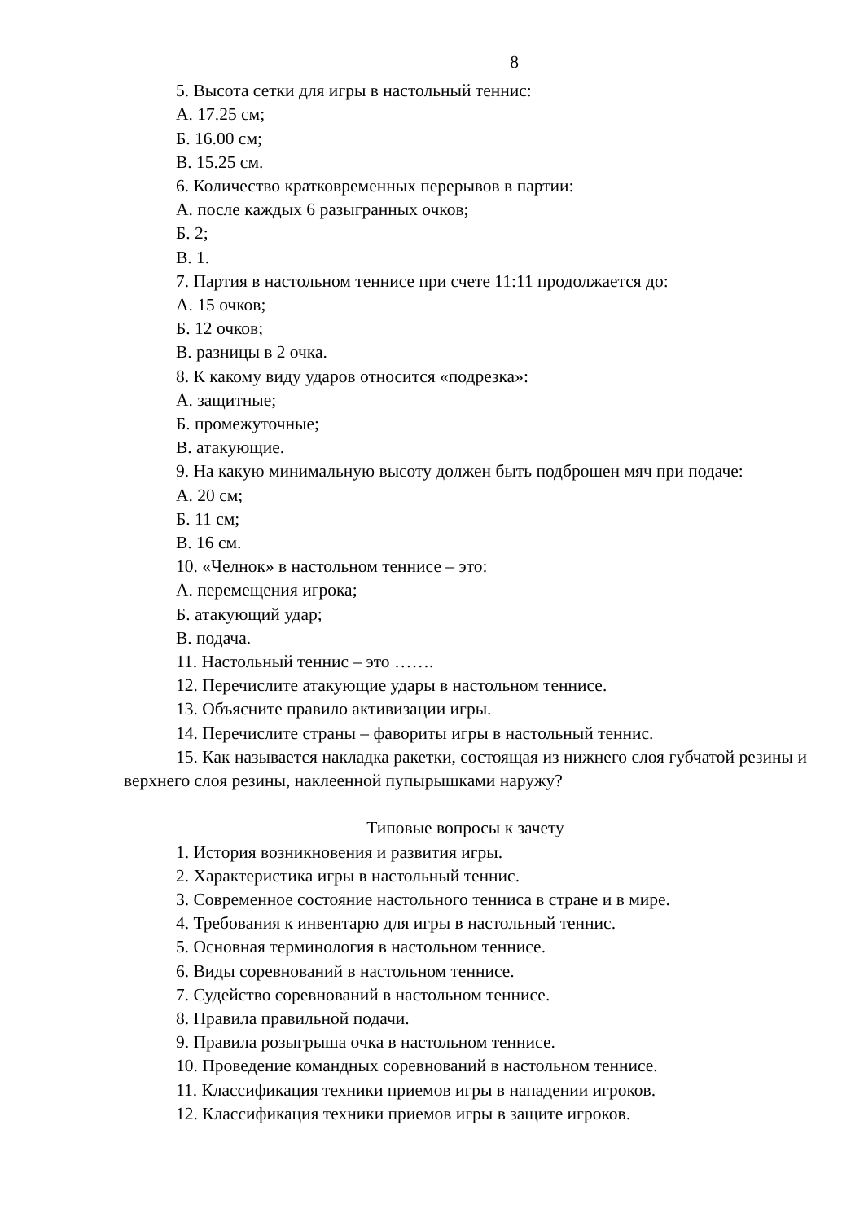8
5. Высота сетки для игры в настольный теннис:
А. 17.25 см;
Б. 16.00 см;
В. 15.25 см.
6. Количество кратковременных перерывов в партии:
А. после каждых 6 разыгранных очков;
Б. 2;
В. 1.
7. Партия в настольном теннисе при счете 11:11 продолжается до:
А. 15 очков;
Б. 12 очков;
В. разницы в 2 очка.
8. К какому виду ударов относится «подрезка»:
А. защитные;
Б. промежуточные;
В. атакующие.
9. На какую минимальную высоту должен быть подброшен мяч при подаче:
А. 20 см;
Б. 11 см;
В. 16 см.
10. «Челнок» в настольном теннисе – это:
А. перемещения игрока;
Б. атакующий удар;
В. подача.
11. Настольный теннис – это …….
12. Перечислите атакующие удары в настольном теннисе.
13. Объясните правило активизации игры.
14. Перечислите страны – фавориты игры в настольный теннис.
15. Как называется накладка ракетки, состоящая из нижнего слоя губчатой резины и верхнего слоя резины, наклеенной пупырышками наружу?
Типовые вопросы к зачету
1. История возникновения и развития игры.
2. Характеристика игры в настольный теннис.
3. Современное состояние настольного тенниса в стране и в мире.
4. Требования к инвентарю для игры в настольный теннис.
5. Основная терминология в настольном теннисе.
6. Виды соревнований в настольном теннисе.
7. Судейство соревнований в настольном теннисе.
8. Правила правильной подачи.
9. Правила розыгрыша очка в настольном теннисе.
10. Проведение командных соревнований в настольном теннисе.
11. Классификация техники приемов игры в нападении игроков.
12. Классификация техники приемов игры в защите игроков.